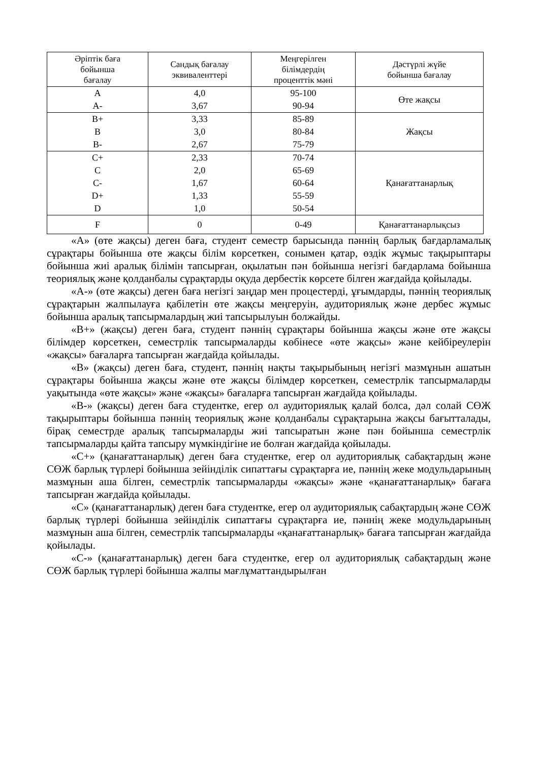| Әріптік баға бойынша бағалау | Сандық бағалау эквиваленттері | Меңгерілген білімдердің проценттік мәні | Дәстүрлі жүйе бойынша бағалау |
| --- | --- | --- | --- |
| A A- | 4,0 3,67 | 95-100 90-94 | Өте жақсы |
| B+ B B- | 3,33 3,0 2,67 | 85-89 80-84 75-79 | Жақсы |
| C+ C C- D+ D | 2,33 2,0 1,67 1,33 1,0 | 70-74 65-69 60-64 55-59 50-54 | Қанағаттанарлық |
| F | 0 | 0-49 | Қанағаттанарлықсыз |
«А» (өте жақсы) деген баға, студент семестр барысында пәннің барлық бағдарламалық сұрақтары бойынша өте жақсы білім көрсеткен, сонымен қатар, өздік жұмыс тақырыптары бойынша жиі аралық білімін тапсырған, оқылатын пән бойынша негізгі бағдарлама бойынша теориялық және қолданбалы сұрақтарды оқуда дербестік көрсете білген жағдайда қойылады.
«А-» (өте жақсы) деген баға негізгі заңдар мен процестерді, ұғымдарды, пәннің теориялық сұрақтарын жалпылауға қабілетін өте жақсы меңгеруін, аудиториялық және дербес жұмыс бойынша аралық тапсырмалардың жиі тапсырылуын болжайды.
«В+» (жақсы) деген баға, студент пәннің сұрақтары бойынша жақсы және өте жақсы білімдер көрсеткен, семестрлік тапсырмаларды көбінесе «өте жақсы» және кейбіреулерін «жақсы» бағаларға тапсырған жағдайда қойылады.
«В» (жақсы) деген баға, студент, пәннің нақты тақырыбының негізгі мазмұнын ашатын сұрақтары бойынша жақсы және өте жақсы білімдер көрсеткен, семестрлік тапсырмаларды уақытында «өте жақсы» және «жақсы» бағаларға тапсырған жағдайда қойылады.
«В-» (жақсы) деген баға студентке, егер ол аудиториялық қалай болса, дәл солай СӨЖ тақырыптары бойынша пәннің теориялық және қолданбалы сұрақтарына жақсы бағытталады, бірақ семестрде аралық тапсырмаларды жиі тапсыратын және пән бойынша семестрлік тапсырмаларды қайта тапсыру мүмкіндігіне ие болған жағдайда қойылады.
«С+» (қанағаттанарлық) деген баға студентке, егер ол аудиториялық сабақтардың және СӨЖ барлық түрлері бойынша зейінділік сипаттағы сұрақтарға ие, пәннің жеке модульдарының мазмұнын аша білген, семестрлік тапсырмаларды «жақсы» және «қанағаттанарлық» бағаға тапсырған жағдайда қойылады.
«С» (қанағаттанарлық) деген баға студентке, егер ол аудиториялық сабақтардың және СӨЖ барлық түрлері бойынша зейінділік сипаттағы сұрақтарға ие, пәннің жеке модульдарының мазмұнын аша білген, семестрлік тапсырмаларды «қанағаттанарлық» бағаға тапсырған жағдайда қойылады.
«С-» (қанағаттанарлық) деген баға студентке, егер ол аудиториялық сабақтардың және СӨЖ барлық түрлері бойынша жалпы мағлұматтандырылған